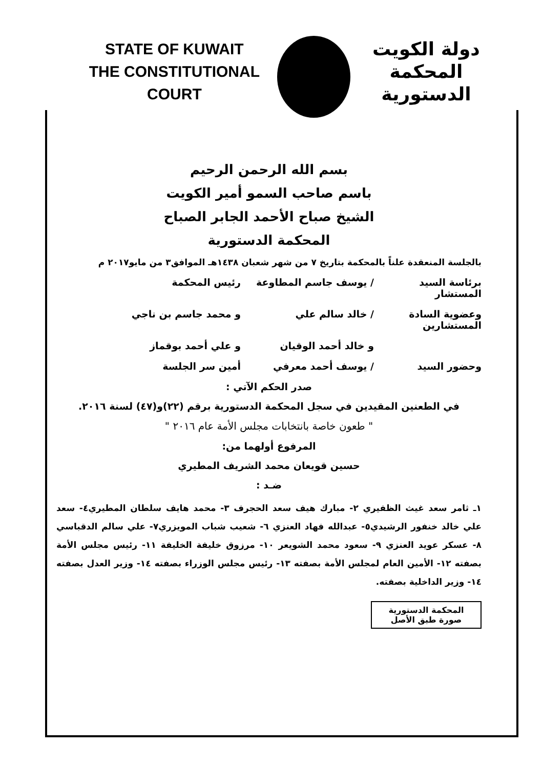STATE OF KUWAIT
THE CONSTITUTIONAL COURT
دولة الكويت
المحكمة الدستورية
بسم الله الرحمن الرحيم
باسم صاحب السمو أمير الكويت
الشيخ صباح الأحمد الجابر الصباح
المحكمة الدستورية
بالجلسة المنعقدة علناً بالمحكمة بتاريخ ٧ من شهر شعبان ١٤٣٨هـ الموافق٣ من مايو٢٠١٧ م
برئاسة السيد المستشار / يوسف جاسم المطاوعة رئيس المحكمة
وعضوية السادة المستشارين / خالد سالم علي و محمد جاسم بن ناجي
و خالد أحمد الوقيان و علي أحمد بوقماز
وحضور السيد / يوسف أحمد معرفي أمين سر الجلسة
صدر الحكم الآتي :
في الطعنين المقيدين في سجل المحكمة الدستورية برقم (٢٢)و(٤٧) لسنة ٢٠١٦.
" طعون خاصة بانتخابات مجلس الأمة عام ٢٠١٦ "
المرفوع أولهما من:
حسين قويعان محمد الشريف المطيري
ضـد :
١ـ ثامر سعد غيث الظفيري ٢- مبارك هيف سعد الحجرف ٣- محمد هايف سلطان المطيري٤- سعد علي خالد خنفور الرشيدي٥- عبدالله فهاد العنزي ٦- شعيب شباب المويزري٧- علي سالم الدقباسي ٨- عسكر عويد العنزي ٩- سعود محمد الشويعر ١٠- مرزوق خليفة الخليفة ١١- رئيس مجلس الأمة بصفته ١٢- الأمين العام لمجلس الأمة بصفته ١٣- رئيس مجلس الوزراء بصفته ١٤- وزير العدل بصفته ١٤- وزير الداخلية بصفته.
المحكمة الدستورية
صورة طبق الأصل